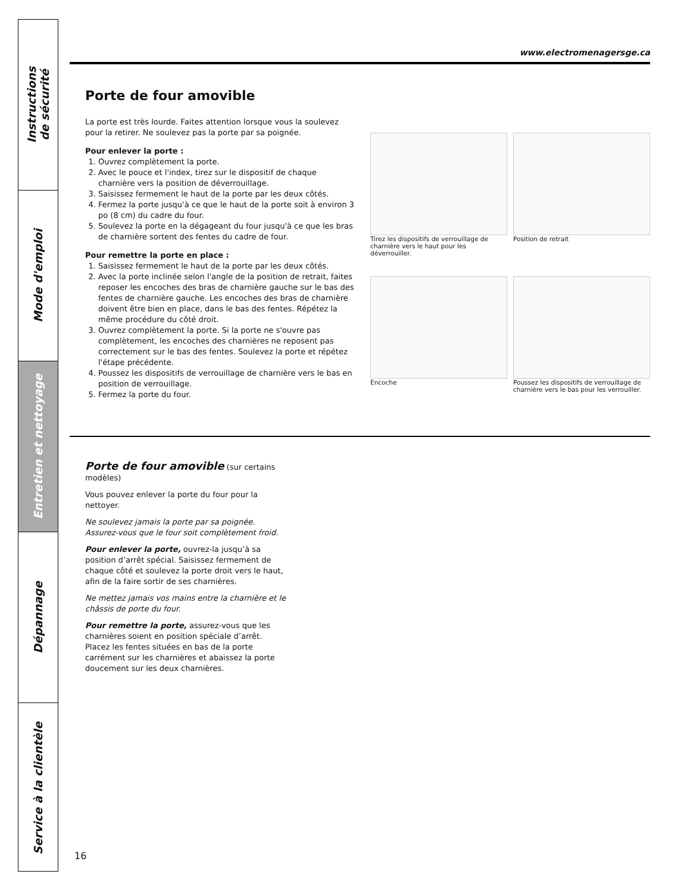Instructions
de sécurité
Mode d'emploi
Entretien et nettoyage
Dépannage
Service à la clientèle
www.electromenagersge.ca
Porte de four amovible
La porte est très lourde. Faites attention lorsque vous la soulevez pour la retirer. Ne soulevez pas la porte par sa poignée.
Pour enlever la porte :
1. Ouvrez complètement la porte.
2. Avec le pouce et l'index, tirez sur le dispositif de chaque charnière vers la position de déverrouillage.
3. Saisissez fermement le haut de la porte par les deux côtés.
4. Fermez la porte jusqu'à ce que le haut de la porte soit à environ 3 po (8 cm) du cadre du four.
5. Soulevez la porte en la dégageant du four jusqu'à ce que les bras de charnière sortent des fentes du cadre de four.
Pour remettre la porte en place :
1. Saisissez fermement le haut de la porte par les deux côtés.
2. Avec la porte inclinée selon l'angle de la position de retrait, faites reposer les encoches des bras de charnière gauche sur le bas des fentes de charnière gauche. Les encoches des bras de charnière doivent être bien en place, dans le bas des fentes. Répétez la même procédure du côté droit.
3. Ouvrez complètement la porte. Si la porte ne s'ouvre pas complètement, les encoches des charnières ne reposent pas correctement sur le bas des fentes. Soulevez la porte et répétez l'étape précédente.
4. Poussez les dispositifs de verrouillage de charnière vers le bas en position de verrouillage.
5. Fermez la porte du four.
Tirez les dispositifs de verrouillage de charnière vers le haut pour les déverrouiller.
Position de retrait
Encoche
Poussez les dispositifs de verrouillage de charnière vers le bas pour les verrouiller.
Porte de four amovible (sur certains modèles)
Vous pouvez enlever la porte du four pour la nettoyer.
Ne soulevez jamais la porte par sa poignée. Assurez-vous que le four soit complètement froid.
Pour enlever la porte, ouvrez-la jusqu’à sa position d’arrêt spécial. Saisissez fermement de chaque côté et soulevez la porte droit vers le haut, afin de la faire sortir de ses charnières.
Ne mettez jamais vos mains entre la charnière et le châssis de porte du four.
Pour remettre la porte, assurez-vous que les charnières soient en position spéciale d’arrêt. Placez les fentes situées en bas de la porte carrément sur les charnières et abaissez la porte doucement sur les deux charnières.
16